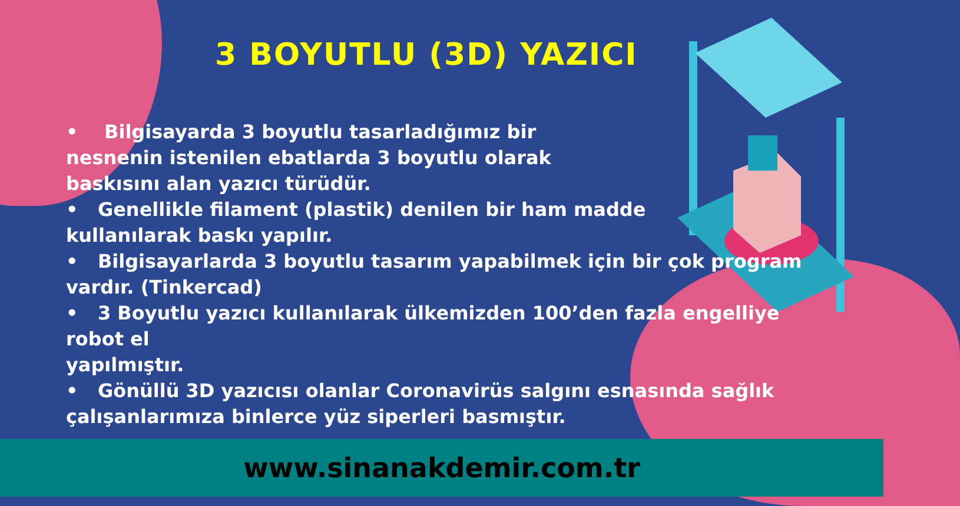3 BOYUTLU (3D) YAZICI
• Bilgisayarda 3 boyutlu tasarladığımız bir
nesnenin istenilen ebatlarda 3 boyutlu olarak
baskısını alan yazıcı türüdür.
• Genellikle filament (plastik) denilen bir ham madde
kullanılarak baskı yapılır.
• Bilgisayarlarda 3 boyutlu tasarım yapabilmek için bir çok program
vardır. (Tinkercad)
• 3 Boyutlu yazıcı kullanılarak ülkemizden 100’den fazla engelliye robot el
yapılmıştır.
• Gönüllü 3D yazıcısı olanlar Coronavirüs salgını esnasında sağlık
çalışanlarımıza binlerce yüz siperleri basmıştır.
www.sinanakdemir.com.tr